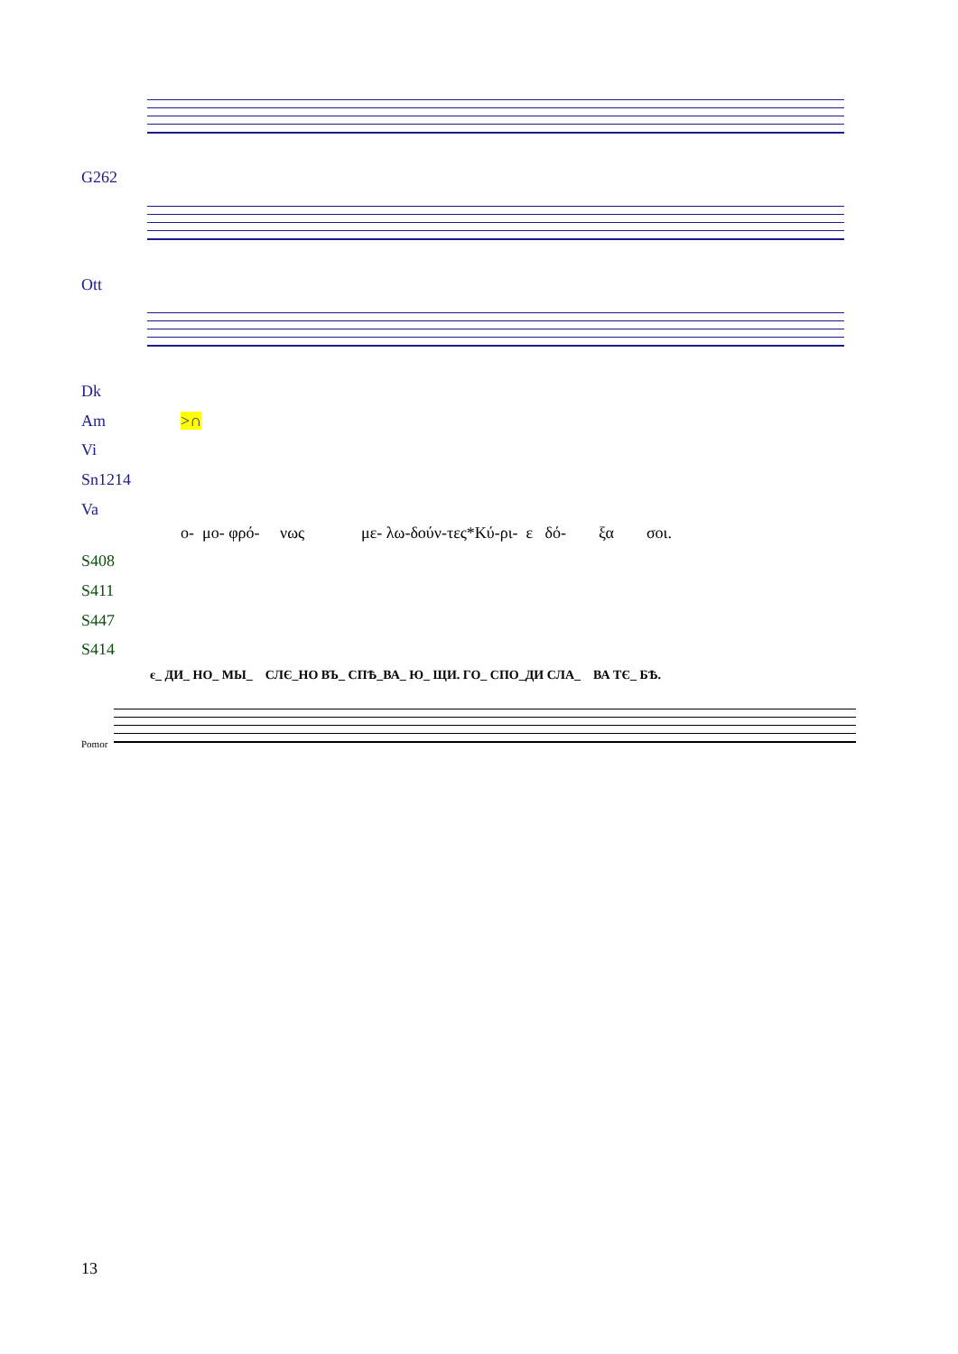G262
Ott
Dk
Am >∩
Vi
Sn1214
Va
ο- μο- φρό- νως με- λω-δούν-τες*Κύ-ρι- ε δό- ξα σοι.
S408
S411
S447
S414
є_ ДИ_ НО_ МЫ_ СЛЄ_НО ВЪ_ СПѢ_ВА_ Ю_ ЩИ. ГО_ СПО_ДИ СЛА_ ВА ТЄ_ БѢ.
Pomor
13